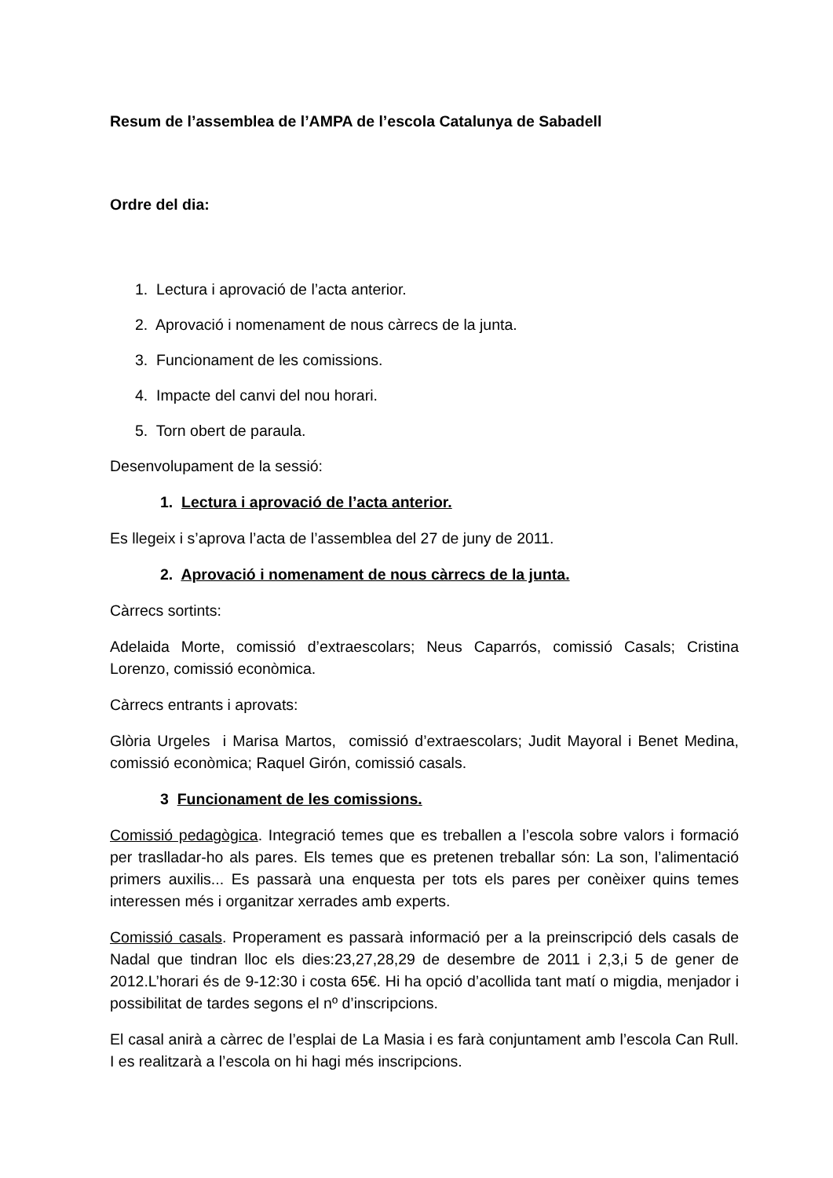Resum de l’assemblea de l’AMPA de l’escola Catalunya de Sabadell
Ordre del dia:
1. Lectura i aprovació de l’acta anterior.
2. Aprovació i nomenament de nous càrrecs de la junta.
3. Funcionament de les comissions.
4. Impacte del canvi del nou horari.
5. Torn obert de paraula.
Desenvolupament de la sessió:
1. Lectura i aprovació de l’acta anterior.
Es llegeix i s’aprova l’acta de l’assemblea del 27 de juny de 2011.
2. Aprovació i nomenament de nous càrrecs de la junta.
Càrrecs sortints:
Adelaida Morte, comissió d’extraescolars; Neus Caparrós, comissió Casals; Cristina Lorenzo, comissió econòmica.
Càrrecs entrants i aprovats:
Glòria Urgeles i Marisa Martos, comissió d’extraescolars; Judit Mayoral i Benet Medina, comissió econòmica; Raquel Girón, comissió casals.
3 Funcionament de les comissions.
Comissió pedagògica. Integració temes que es treballen a l’escola sobre valors i formació per traslladar-ho als pares. Els temes que es pretenen treballar són: La son, l’alimentació primers auxilis... Es passarà una enquesta per tots els pares per conèixer quins temes interessen més i organitzar xerrades amb experts.
Comissió casals. Properament es passarà informació per a la preinscripció dels casals de Nadal que tindran lloc els dies:23,27,28,29 de desembre de 2011 i 2,3,i 5 de gener de 2012.L’horari és de 9-12:30 i costa 65€. Hi ha opció d’acollida tant matí o migdia, menjador i possibilitat de tardes segons el nº d’inscripcions.
El casal anirà a càrrec de l’esplai de La Masia i es farà conjuntament amb l’escola Can Rull. I es realitzarà a l’escola on hi hagi més inscripcions.